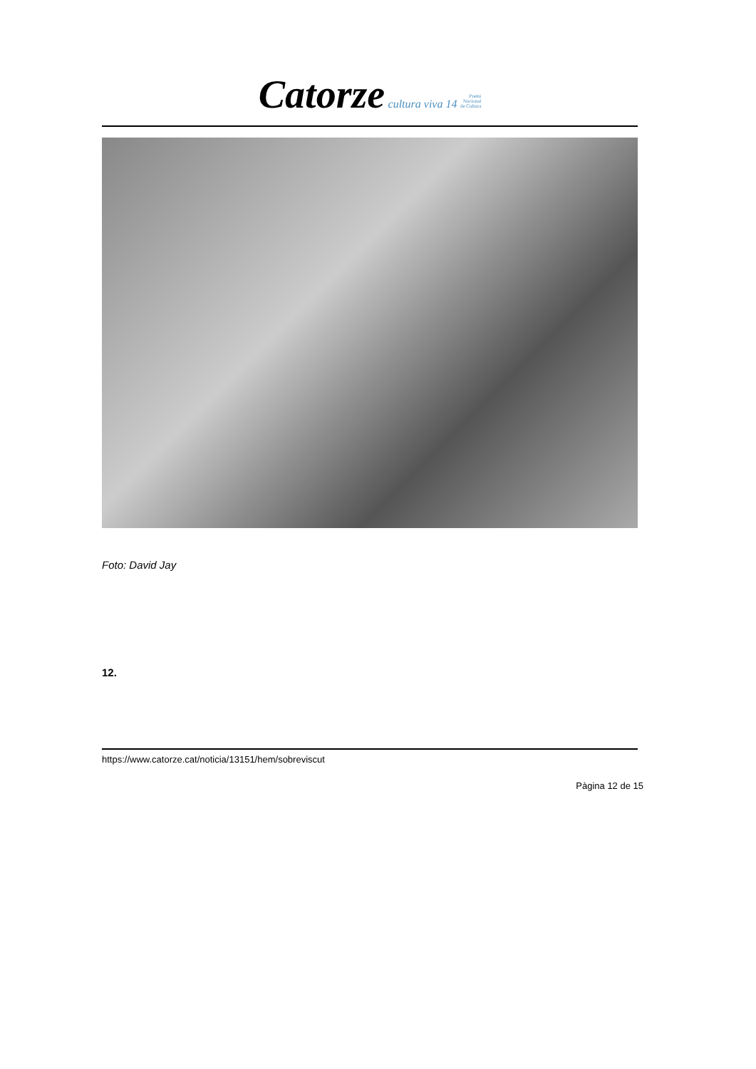Catorze cultura viva 14 Premi
Nacional
de Cultura
Foto: David Jay
12.
https://www.catorze.cat/noticia/13151/hem/sobreviscut
Pàgina 12 de 15